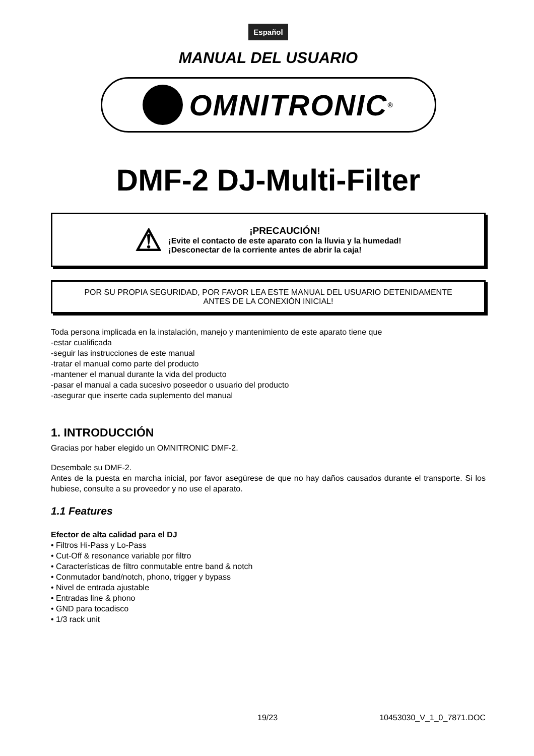Español
MANUAL DEL USUARIO
OMNITRONIC<sup>®</sup>
DMF-2 DJ-Multi-Filter
⚠
¡PRECAUCIÓN!
¡Evite el contacto de este aparato con la lluvia y la humedad!
¡Desconectar de la corriente antes de abrir la caja!
POR SU PROPIA SEGURIDAD, POR FAVOR LEA ESTE MANUAL DEL USUARIO DETENIDAMENTE
ANTES DE LA CONEXIÓN INICIAL!
Toda persona implicada en la instalación, manejo y mantenimiento de este aparato tiene que
-estar cualificada
-seguir las instrucciones de este manual
-tratar el manual como parte del producto
-mantener el manual durante la vida del producto
-pasar el manual a cada sucesivo poseedor o usuario del producto
-asegurar que inserte cada suplemento del manual
1. INTRODUCCIÓN
Gracias por haber elegido un OMNITRONIC DMF-2.
Desembale su DMF-2.
Antes de la puesta en marcha inicial, por favor asegúrese de que no hay daños causados durante el transporte. Si los hubiese, consulte a su proveedor y no use el aparato.
1.1 Features
Efector de alta calidad para el DJ
• Filtros Hi-Pass y Lo-Pass
• Cut-Off & resonance variable por filtro
• Características de filtro conmutable entre band & notch
• Conmutador band/notch, phono, trigger y bypass
• Nivel de entrada ajustable
• Entradas line & phono
• GND para tocadisco
• 1/3 rack unit
19/23 10453030_V_1_0_7871.DOC